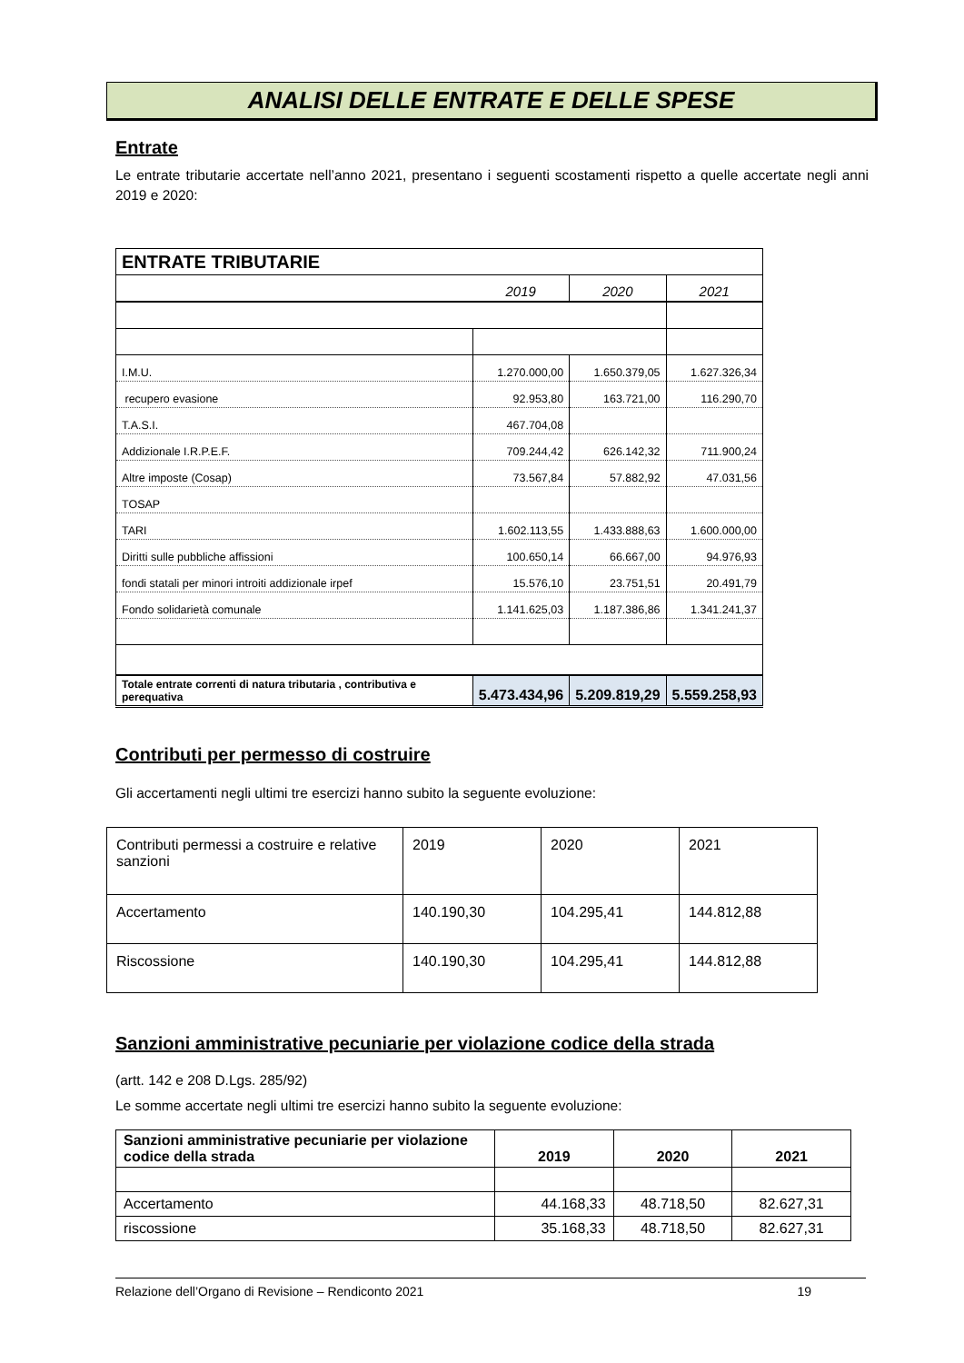ANALISI DELLE ENTRATE E DELLE SPESE
Entrate
Le entrate tributarie accertate nell’anno 2021, presentano i seguenti scostamenti rispetto a quelle accertate negli anni 2019 e 2020:
| ENTRATE TRIBUTARIE | | | |
| | 2019 | 2020 | 2021 |
| I.M.U. | 1.270.000,00 | 1.650.379,05 | 1.627.326,34 |
| recupero evasione | 92.953,80 | 163.721,00 | 116.290,70 |
| T.A.S.I. | 467.704,08 | | |
| Addizionale I.R.P.E.F. | 709.244,42 | 626.142,32 | 711.900,24 |
| Altre imposte (Cosap) | 73.567,84 | 57.882,92 | 47.031,56 |
| TOSAP | | | |
| TARI | 1.602.113,55 | 1.433.888,63 | 1.600.000,00 |
| Diritti sulle pubbliche affissioni | 100.650,14 | 66.667,00 | 94.976,93 |
| fondi statali per minori introiti addizionale irpef | 15.576,10 | 23.751,51 | 20.491,79 |
| Fondo solidarietà comunale | 1.141.625,03 | 1.187.386,86 | 1.341.241,37 |
| Totale entrate correnti di natura tributaria , contributiva e perequativa | 5.473.434,96 | 5.209.819,29 | 5.559.258,93 |
Contributi per permesso di costruire
Gli accertamenti negli ultimi tre esercizi hanno subito la seguente evoluzione:
| Contributi permessi a costruire e relative sanzioni | 2019 | 2020 | 2021 |
| Accertamento | 140.190,30 | 104.295,41 | 144.812,88 |
| Riscossione | 140.190,30 | 104.295,41 | 144.812,88 |
Sanzioni amministrative pecuniarie per violazione codice della strada
(artt. 142 e 208 D.Lgs. 285/92)
Le somme accertate negli ultimi tre esercizi hanno subito la seguente evoluzione:
| Sanzioni amministrative pecuniarie per violazione codice della strada | 2019 | 2020 | 2021 |
| --- | --- | --- | --- |
| Accertamento | 44.168,33 | 48.718,50 | 82.627,31 |
| riscossione | 35.168,33 | 48.718,50 | 82.627,31 |
Relazione dell’Organo di Revisione – Rendiconto 2021 19